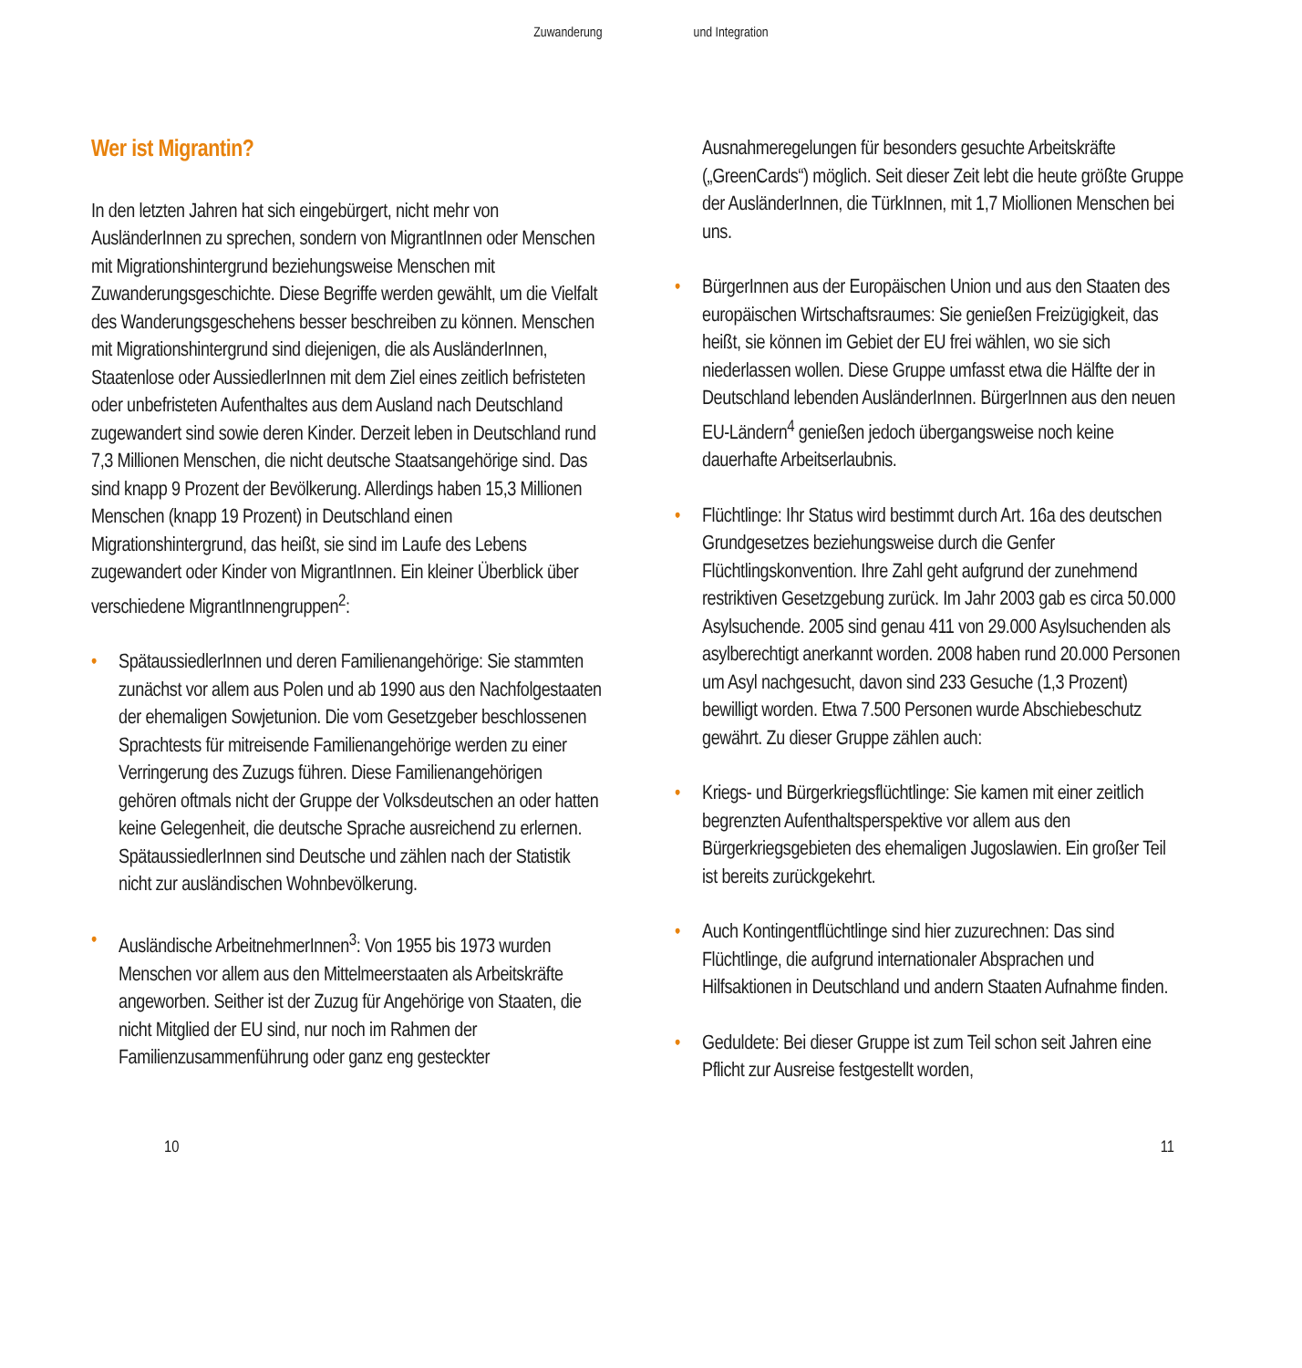Zuwanderung und Integration
Wer ist Migrantin?
In den letzten Jahren hat sich eingebürgert, nicht mehr von AusländerInnen zu sprechen, sondern von MigrantInnen oder Menschen mit Migrationshintergrund beziehungsweise Menschen mit Zuwanderungsgeschichte. Diese Begriffe werden gewählt, um die Vielfalt des Wanderungsgeschehens besser beschreiben zu können. Menschen mit Migrationshintergrund sind diejenigen, die als AusländerInnen, Staatenlose oder AussiedlerInnen mit dem Ziel eines zeitlich befristeten oder unbefristeten Aufenthaltes aus dem Ausland nach Deutschland zugewandert sind sowie deren Kinder. Derzeit leben in Deutschland rund 7,3 Millionen Menschen, die nicht deutsche Staatsangehörige sind. Das sind knapp 9 Prozent der Bevölkerung. Allerdings haben 15,3 Millionen Menschen (knapp 19 Prozent) in Deutschland einen Migrationshintergrund, das heißt, sie sind im Laufe des Lebens zugewandert oder Kinder von MigrantInnen. Ein kleiner Überblick über verschiedene MigrantInnengruppen<sup>2</sup>:
• SpätaussiedlerInnen und deren Familienangehörige: Sie stammten zunächst vor allem aus Polen und ab 1990 aus den Nachfolgestaaten der ehemaligen Sowjetunion. Die vom Gesetzgeber beschlossenen Sprachtests für mitreisende Familienangehörige werden zu einer Verringerung des Zuzugs führen. Diese Familienangehörigen gehören oftmals nicht der Gruppe der Volksdeutschen an oder hatten keine Gelegenheit, die deutsche Sprache ausreichend zu erlernen. SpätaussiedlerInnen sind Deutsche und zählen nach der Statistik nicht zur ausländischen Wohnbevölkerung.
• Ausländische ArbeitnehmerInnen<sup>3</sup>: Von 1955 bis 1973 wurden Menschen vor allem aus den Mittelmeerstaaten als Arbeitskräfte angeworben. Seither ist der Zuzug für Angehörige von Staaten, die nicht Mitglied der EU sind, nur noch im Rahmen der Familienzusammenführung oder ganz eng gesteckter
Ausnahmeregelungen für besonders gesuchte Arbeitskräfte („GreenCards“) möglich. Seit dieser Zeit lebt die heute größte Gruppe der AusländerInnen, die TürkInnen, mit 1,7 Miollionen Menschen bei uns.
• BürgerInnen aus der Europäischen Union und aus den Staaten des europäischen Wirtschaftsraumes: Sie genießen Freizügigkeit, das heißt, sie können im Gebiet der EU frei wählen, wo sie sich niederlassen wollen. Diese Gruppe umfasst etwa die Hälfte der in Deutschland lebenden AusländerInnen. BürgerInnen aus den neuen EU-Ländern<sup>4</sup> genießen jedoch übergangsweise noch keine dauerhafte Arbeitserlaubnis.
• Flüchtlinge: Ihr Status wird bestimmt durch Art. 16a des deutschen Grundgesetzes beziehungsweise durch die Genfer Flüchtlingskonvention. Ihre Zahl geht aufgrund der zunehmend restriktiven Gesetzgebung zurück. Im Jahr 2003 gab es circa 50.000 Asylsuchende. 2005 sind genau 411 von 29.000 Asylsuchenden als asylberechtigt anerkannt worden. 2008 haben rund 20.000 Personen um Asyl nachgesucht, davon sind 233 Gesuche (1,3 Prozent) bewilligt worden. Etwa 7.500 Personen wurde Abschiebeschutz gewährt. Zu dieser Gruppe zählen auch:
• Kriegs- und Bürgerkriegsflüchtlinge: Sie kamen mit einer zeitlich begrenzten Aufenthaltsperspektive vor allem aus den Bürgerkriegsgebieten des ehemaligen Jugoslawien. Ein großer Teil ist bereits zurückgekehrt.
• Auch Kontingentflüchtlinge sind hier zuzurechnen: Das sind Flüchtlinge, die aufgrund internationaler Absprachen und Hilfsaktionen in Deutschland und andern Staaten Aufnahme finden.
• Geduldete: Bei dieser Gruppe ist zum Teil schon seit Jahren eine Pflicht zur Ausreise festgestellt worden,
10 11